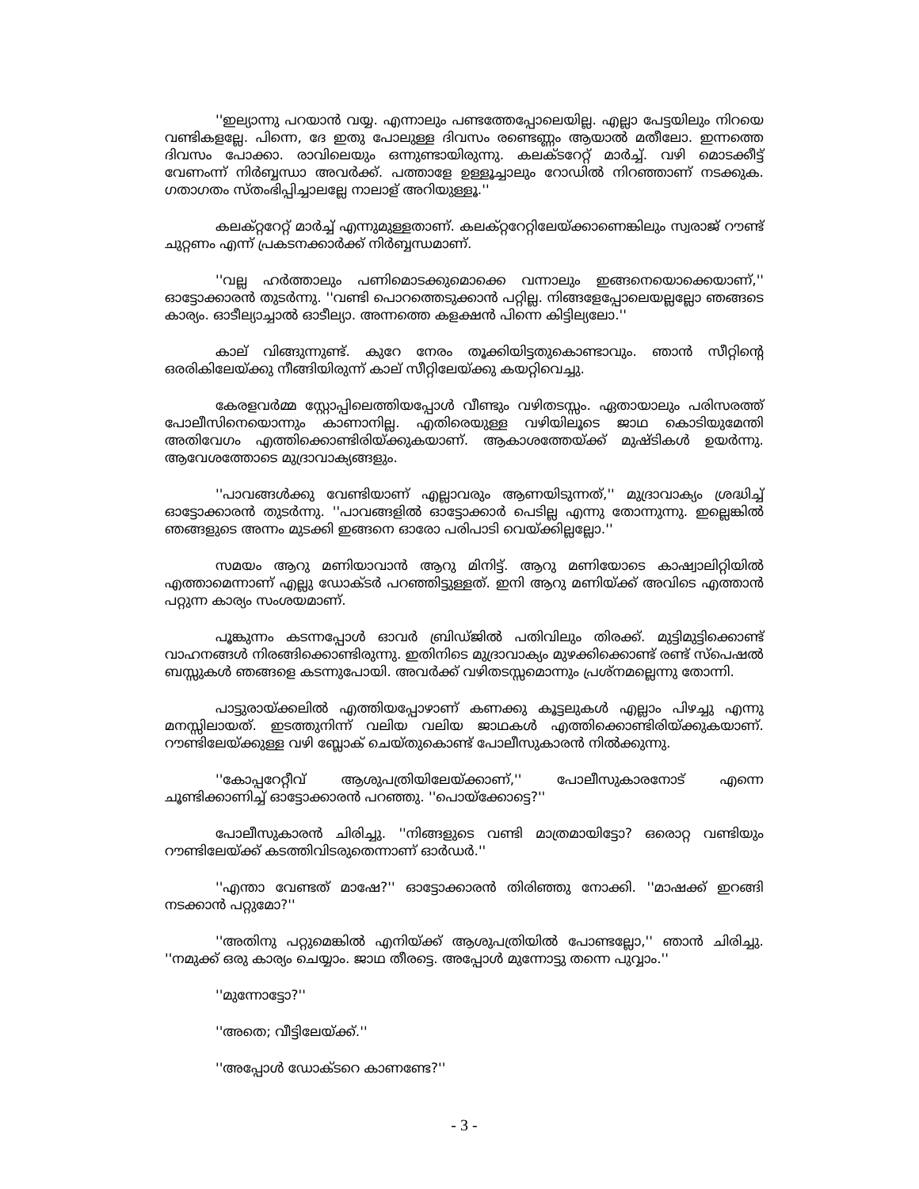''ഇല്യാന്നു പറയാൻ വയ്യ. എന്നാലും പണ്ടത്തേപ്പോലെയില്ല. എല്ലാ പേട്ടയിലും നിറയെ വണ്ടികളല്ലേ. പിന്നെ, ദേ ഇതു പോലുള്ള ദിവസം രണ്ടെണ്ണം ആയാൽ മതീലോ. ഇന്നത്തെ ദിവസം പോക്കാ. രാവിലെയും ഒന്നുണ്ടായിരുന്നു. കലക്ടറേറ്റ് മാർച്ച്. വഴി മൊടക്കീട്ട് വേണംന്ന് നിർബ്ബന്ധാ അവർക്ക്. പത്താളേ ഉള്ളൂച്ചാലും റോഡിൽ നിറഞ്ഞാണ് നടക്കുക. ഗതാഗതം സ്തംഭിപ്പിച്ചാലല്ലേ നാലാള് അറിയുള്ളൂ.''
കലക്റ്ററേറ്റ് മാർച്ച് എന്നുമുള്ളതാണ്. കലക്റ്ററേറ്റിലേയ്ക്കാണെങ്കിലും സ്വരാജ് റൗണ്ട് ചുറ്റണം എന്ന് പ്രകടനക്കാർക്ക് നിർബ്ബന്ധമാണ്.
''വല്ല ഹർത്താലും പണിമൊടക്കുമൊക്കെ വന്നാലും ഇങ്ങനെയൊക്കെയാണ്,'' ഓട്ടോക്കാരൻ തുടർന്നു. ''വണ്ടി പൊറത്തെടുക്കാൻ പറ്റില്ല. നിങ്ങളേപ്പോലെയല്ലല്ലോ ഞങ്ങടെ കാര്യം. ഓടീല്യാച്ചാൽ ഓടീല്യാ. അന്നത്തെ കളക്ഷൻ പിന്നെ കിട്ടില്യലോ.''
കാല് വിങ്ങുന്നുണ്ട്. കുറേ നേരം തൂക്കിയിട്ടതുകൊണ്ടാവും. ഞാൻ സീറ്റിന്റെ ഒരരികിലേയ്ക്കു നീങ്ങിയിരുന്ന് കാല് സീറ്റിലേയ്ക്കു കയറ്റിവെച്ചു.
കേരളവർമ്മ സ്റ്റോപ്പിലെത്തിയപ്പോൾ വീണ്ടും വഴിതടസ്സം. ഏതായാലും പരിസരത്ത് പോലീസിനെയൊന്നും കാണാനില്ല. എതിരെയുള്ള വഴിയിലൂടെ ജാഥ കൊടിയുമേന്തി അതിവേഗം എത്തിക്കൊണ്ടിരിയ്ക്കുകയാണ്. ആകാശത്തേയ്ക്ക് മുഷ്ടികൾ ഉയർന്നു. ആവേശത്തോടെ മുദ്രാവാക്യങ്ങളും.
''പാവങ്ങൾക്കു വേണ്ടിയാണ് എല്ലാവരും ആണയിടുന്നത്,'' മുദ്രാവാക്യം ശ്രദ്ധിച്ച് ഓട്ടോക്കാരൻ തുടർന്നു. ''പാവങ്ങളിൽ ഓട്ടോക്കാർ പെടില്ല എന്നു തോന്നുന്നു. ഇല്ലെങ്കിൽ ഞങ്ങളുടെ അന്നം മുടക്കി ഇങ്ങനെ ഓരോ പരിപാടി വെയ്ക്കില്ലല്ലോ.''
സമയം ആറു മണിയാവാൻ ആറു മിനിട്ട്. ആറു മണിയോടെ കാഷ്വാലിറ്റിയിൽ എത്താമെന്നാണ് എല്ലു ഡോക്ടർ പറഞ്ഞിട്ടുള്ളത്. ഇനി ആറു മണിയ്ക്ക് അവിടെ എത്താൻ പറ്റുന്ന കാര്യം സംശയമാണ്.
പൂങ്കുന്നം കടന്നപ്പോൾ ഓവർ ബ്രിഡ്ജിൽ പതിവിലും തിരക്ക്. മുട്ടിമുട്ടിക്കൊണ്ട് വാഹനങ്ങൾ നിരങ്ങിക്കൊണ്ടിരുന്നു. ഇതിനിടെ മുദ്രാവാക്യം മുഴക്കിക്കൊണ്ട് രണ്ട് സ്പെഷൽ ബസ്സുകൾ ഞങ്ങളെ കടന്നുപോയി. അവർക്ക് വഴിതടസ്സമൊന്നും പ്രശ്നമല്ലെന്നു തോന്നി.
പാട്ടുരായ്ക്കലിൽ എത്തിയപ്പോഴാണ് കണക്കു കൂട്ടലുകൾ എല്ലാം പിഴച്ചു എന്നു മനസ്സിലായത്. ഇടത്തുനിന്ന് വലിയ വലിയ ജാഥകൾ എത്തിക്കൊണ്ടിരിയ്ക്കുകയാണ്. റൗണ്ടിലേയ്ക്കുള്ള വഴി ബ്ലോക് ചെയ്തുകൊണ്ട് പോലീസുകാരൻ നിൽക്കുന്നു.
''കോപ്പറേറ്റീവ് ആശുപത്രിയിലേയ്ക്കാണ്,'' പോലീസുകാരനോട് എന്നെ ചൂണ്ടിക്കാണിച്ച് ഓട്ടോക്കാരൻ പറഞ്ഞു. ''പൊയ്ക്കോട്ടെ?''
പോലീസുകാരൻ ചിരിച്ചു. ''നിങ്ങളുടെ വണ്ടി മാത്രമായിട്ടോ? ഒരൊറ്റ വണ്ടിയും റൗണ്ടിലേയ്ക്ക് കടത്തിവിടരുതെന്നാണ് ഓർഡർ.''
''എന്താ വേണ്ടത് മാഷേ?'' ഓട്ടോക്കാരൻ തിരിഞ്ഞു നോക്കി. ''മാഷക്ക് ഇറങ്ങി നടക്കാൻ പറ്റുമോ?''
''അതിനു പറ്റുമെങ്കിൽ എനിയ്ക്ക് ആശുപത്രിയിൽ പോണ്ടല്ലോ,'' ഞാൻ ചിരിച്ചു. ''നമുക്ക് ഒരു കാര്യം ചെയ്യാം. ജാഥ തീരട്ടെ. അപ്പോൾ മുന്നോട്ടു തന്നെ പുവ്വാം.''
''മുന്നോട്ടോ?''
''അതെ; വീട്ടിലേയ്ക്ക്.''
''അപ്പോൾ ഡോക്ടറെ കാണണ്ടേ?''
- 3 -